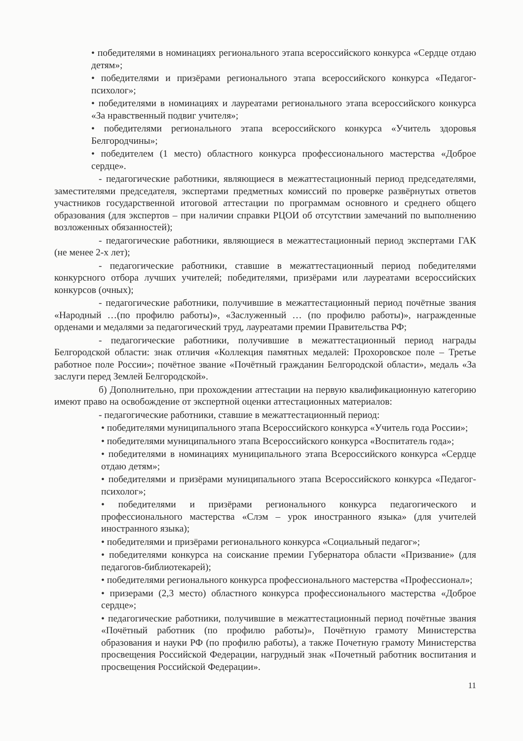• победителями в номинациях регионального этапа всероссийского конкурса «Сердце отдаю детям»;
• победителями и призёрами регионального этапа всероссийского конкурса «Педагог-психолог»;
• победителями в номинациях и лауреатами регионального этапа всероссийского конкурса «За нравственный подвиг учителя»;
• победителями регионального этапа всероссийского конкурса «Учитель здоровья Белгородчины»;
• победителем (1 место) областного конкурса профессионального мастерства «Доброе сердце».
- педагогические работники, являющиеся в межаттестационный период председателями, заместителями председателя, экспертами предметных комиссий по проверке развёрнутых ответов участников государственной итоговой аттестации по программам основного и среднего общего образования (для экспертов – при наличии справки РЦОИ об отсутствии замечаний по выполнению возложенных обязанностей);
- педагогические работники, являющиеся в межаттестационный период экспертами ГАК (не менее 2-х лет);
- педагогические работники, ставшие в межаттестационный период победителями конкурсного отбора лучших учителей; победителями, призёрами или лауреатами всероссийских конкурсов (очных);
- педагогические работники, получившие в межаттестационный период почётные звания «Народный …(по профилю работы)», «Заслуженный … (по профилю работы)», награжденные орденами и медалями за педагогический труд, лауреатами премии Правительства РФ;
- педагогические работники, получившие в межаттестационный период награды Белгородской области: знак отличия «Коллекция памятных медалей: Прохоровское поле – Третье работное поле России»; почётное звание «Почётный гражданин Белгородской области», медаль «За заслуги перед Землей Белгородской».
б) Дополнительно, при прохождении аттестации на первую квалификационную категорию имеют право на освобождение от экспертной оценки аттестационных материалов:
- педагогические работники, ставшие в межаттестационный период:
• победителями муниципального этапа Всероссийского конкурса «Учитель года России»;
• победителями муниципального этапа Всероссийского конкурса «Воспитатель года»;
• победителями в номинациях муниципального этапа Всероссийского конкурса «Сердце отдаю детям»;
• победителями и призёрами муниципального этапа Всероссийского конкурса «Педагог-психолог»;
• победителями и призёрами регионального конкурса педагогического и профессионального мастерства «Слэм – урок иностранного языка» (для учителей иностранного языка);
• победителями и призёрами регионального конкурса «Социальный педагог»;
• победителями конкурса на соискание премии Губернатора области «Призвание» (для педагогов-библиотекарей);
• победителями регионального конкурса профессионального мастерства «Профессионал»;
• призерами (2,3 место) областного конкурса профессионального мастерства «Доброе сердце»;
• педагогические работники, получившие в межаттестационный период почётные звания «Почётный работник (по профилю работы)», Почётную грамоту Министерства образования и науки РФ (по профилю работы), а также Почетную грамоту Министерства просвещения Российской Федерации, нагрудный знак «Почетный работник воспитания и просвещения Российской Федерации».
11